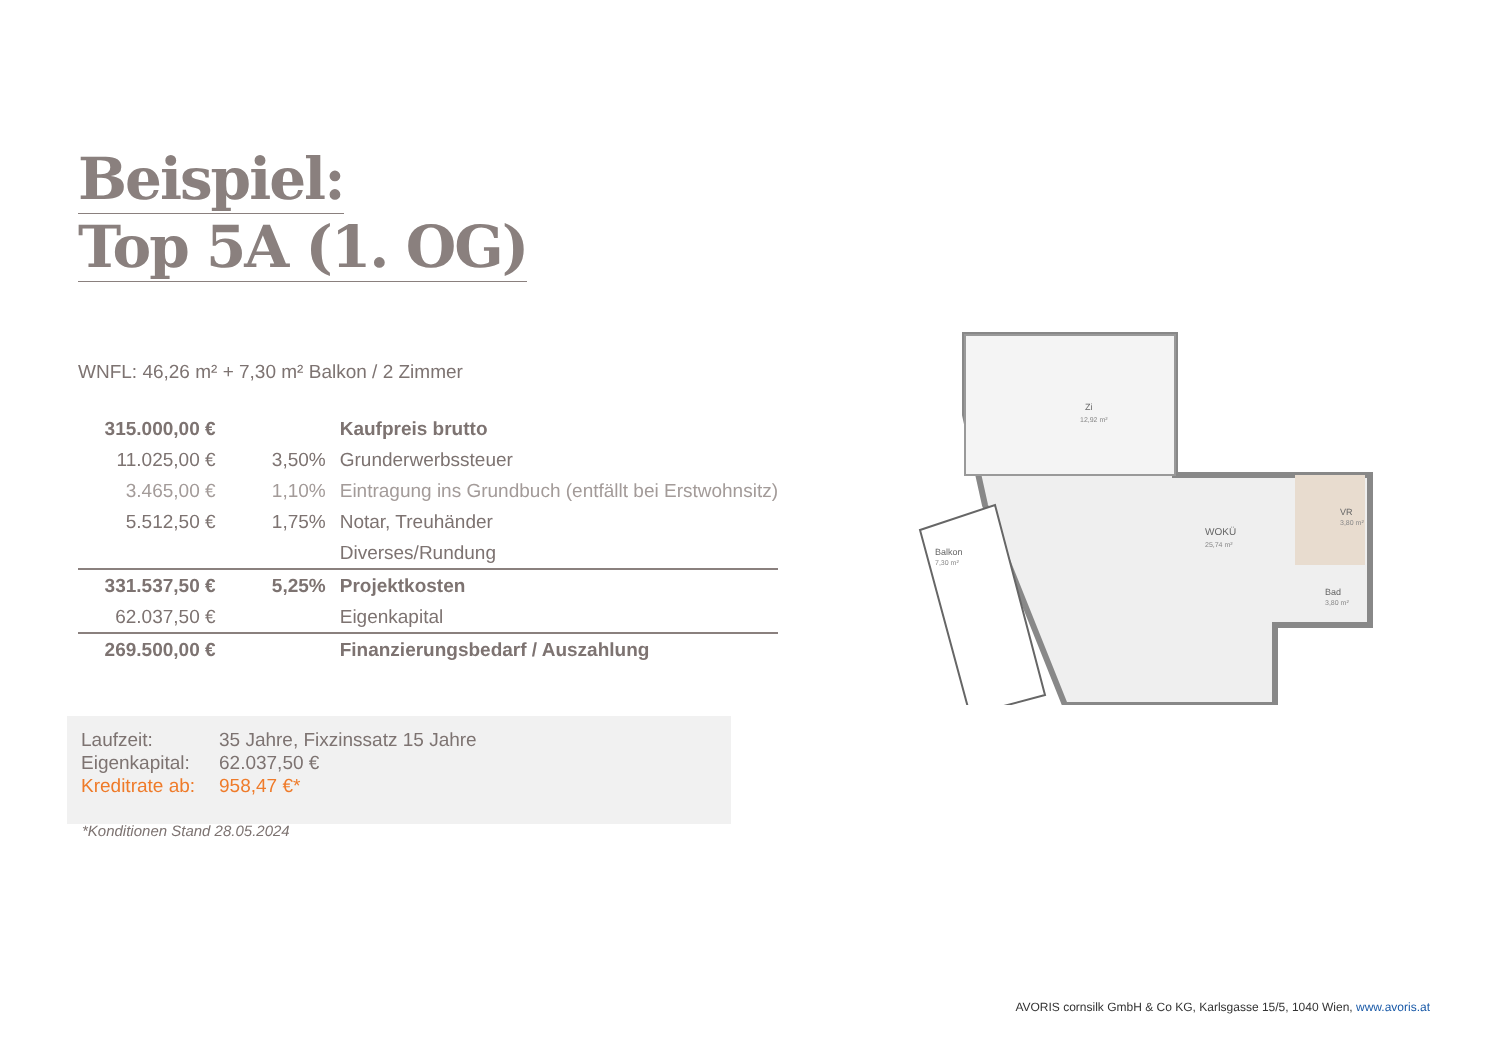Beispiel:
Top 5A (1. OG)
WNFL: 46,26 m² + 7,30 m² Balkon / 2 Zimmer
| 315.000,00 € | | Kaufpreis brutto |
| 11.025,00 € | 3,50% | Grunderwerbssteuer |
| 3.465,00 € | 1,10% | Eintragung ins Grundbuch (entfällt bei Erstwohnsitz) |
| 5.512,50 € | 1,75% | Notar, Treuhänder |
| | | Diverses/Rundung |
| 331.537,50 € | 5,25% | Projektkosten |
| 62.037,50 € | | Eigenkapital |
| 269.500,00 € | | Finanzierungsbedarf / Auszahlung |
Laufzeit: 35 Jahre, Fixzinssatz 15 Jahre
Eigenkapital: 62.037,50 €
Kreditrate ab: 958,47 €*
*Konditionen Stand 28.05.2024
Zi
12,92 m²
WOKÜ
25,74 m²
VR
3,80 m²
Bad
3,80 m²
Balkon
7,30 m²
AVORIS cornsilk GmbH & Co KG, Karlsgasse 15/5, 1040 Wien, www.avoris.at